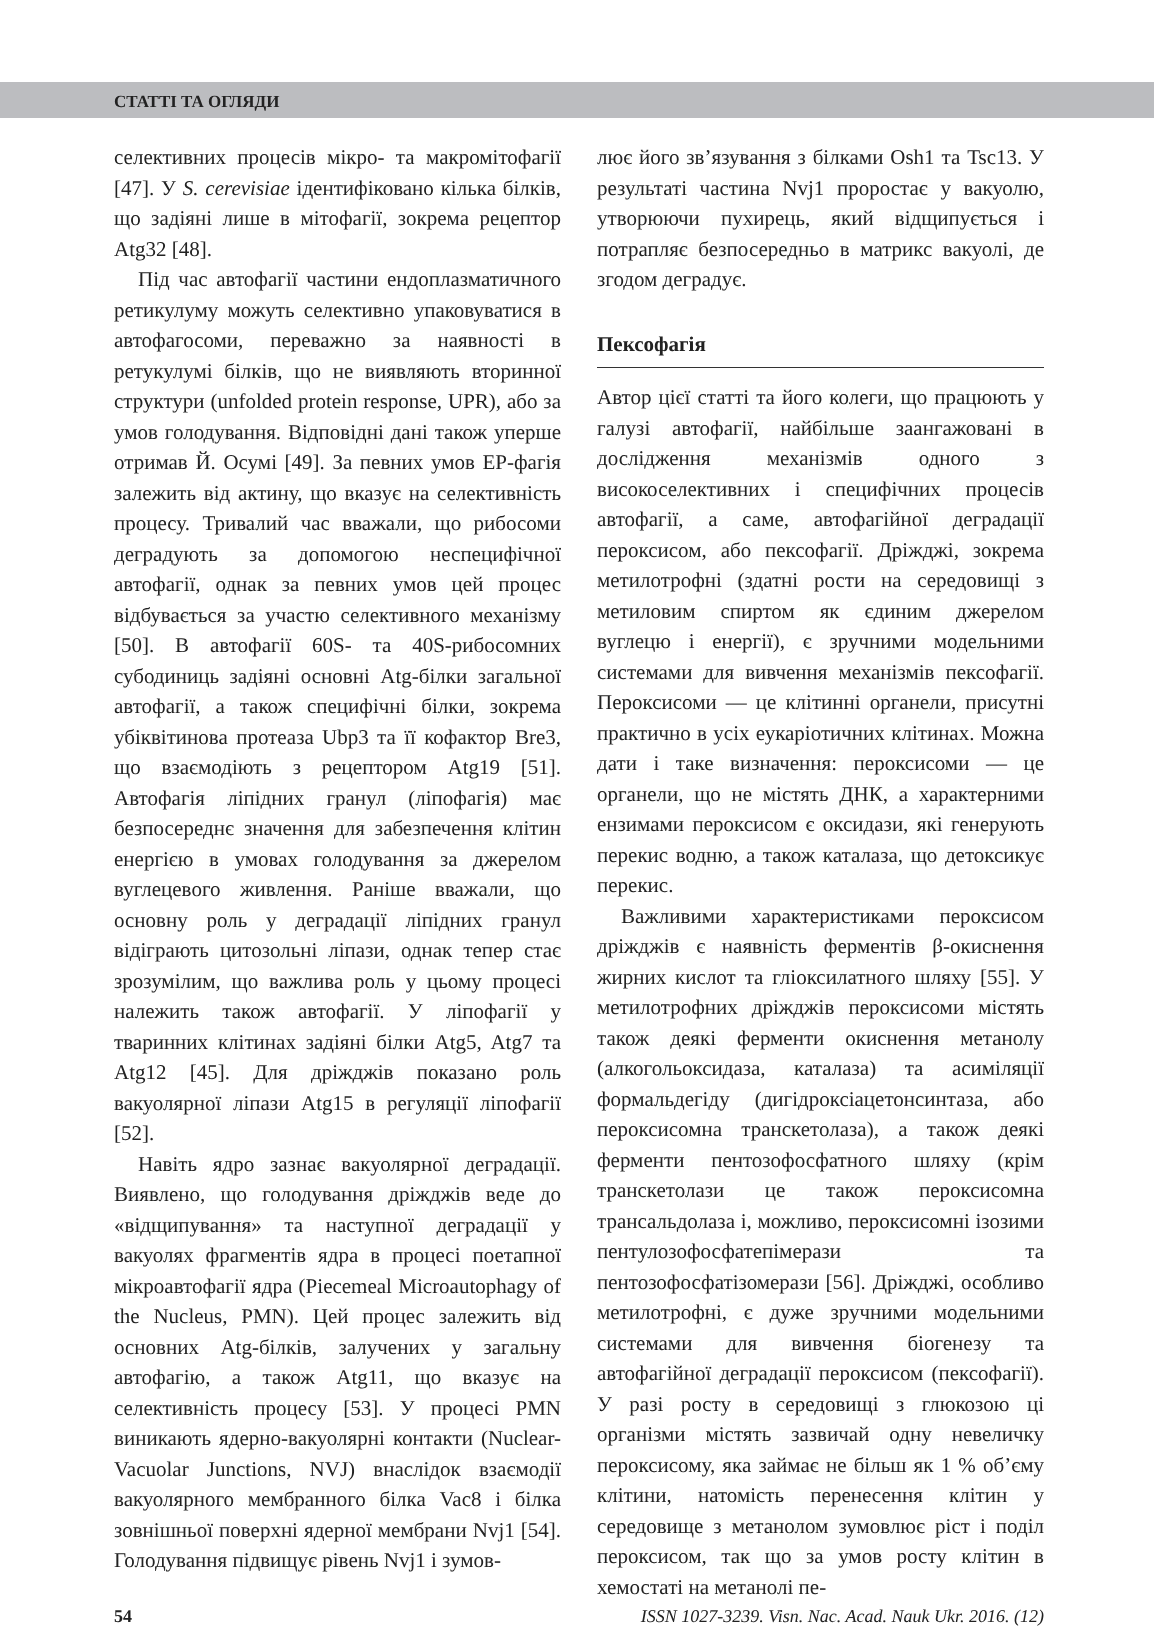СТАТТІ ТА ОГЛЯДИ
селективних процесів мікро- та макромітофагії [47]. У S. cerevisiae ідентифіковано кілька білків, що задіяні лише в мітофагії, зокрема рецептор Atg32 [48].
Під час автофагії частини ендоплазматичного ретикулуму можуть селективно упаковуватися в автофагосоми, переважно за наявності в ретукулумі білків, що не виявляють вторинної структури (unfolded protein response, UPR), або за умов голодування. Відповідні дані також уперше отримав Й. Осумі [49]. За певних умов ЕР-фагія залежить від актину, що вказує на селективність процесу. Тривалий час вважали, що рибосоми деградують за допомогою неспецифічної автофагії, однак за певних умов цей процес відбувається за участю селективного механізму [50]. В автофагії 60S- та 40S-рибосомних субодиниць задіяні основні Atg-білки загальної автофагії, а також специфічні білки, зокрема убіквітинова протеаза Ubp3 та її кофактор Bre3, що взаємодіють з рецептором Atg19 [51]. Автофагія ліпідних гранул (ліпофагія) має безпосереднє значення для забезпечення клітин енергією в умовах голодування за джерелом вуглецевого живлення. Раніше вважали, що основну роль у деградації ліпідних гранул відіграють цитозольні ліпази, однак тепер стає зрозумілим, що важлива роль у цьому процесі належить також автофагії. У ліпофагії у тваринних клітинах задіяні білки Atg5, Atg7 та Atg12 [45]. Для дріжджів показано роль вакуолярної ліпази Atg15 в регуляції ліпофагії [52].
Навіть ядро зазнає вакуолярної деградації. Виявлено, що голодування дріжджів веде до «відщипування» та наступної деградації у вакуолях фрагментів ядра в процесі поетапної мікроавтофагії ядра (Piecemeal Microautophagy of the Nucleus, PMN). Цей процес залежить від основних Atg-білків, залучених у загальну автофагію, а також Atg11, що вказує на селективність процесу [53]. У процесі PMN виникають ядерно-вакуолярні контакти (Nuclear-Vacuolar Junctions, NVJ) внаслідок взаємодії вакуолярного мембранного білка Vac8 і білка зовнішньої поверхні ядерної мембрани Nvj1 [54]. Голодування підвищує рівень Nvj1 і зумов-
лює його зв’язування з білками Osh1 та Tsc13. У результаті частина Nvj1 проростає у вакуолю, утворюючи пухирець, який відщипується і потрапляє безпосередньо в матрикс вакуолі, де згодом деградує.
Пексофагія
Автор цієї статті та його колеги, що працюють у галузі автофагії, найбільше заангажовані в дослідження механізмів одного з високоселективних і специфічних процесів автофагії, а саме, автофагійної деградації пероксисом, або пексофагії. Дріжджі, зокрема метилотрофні (здатні рости на середовищі з метиловим спиртом як єдиним джерелом вуглецю і енергії), є зручними модельними системами для вивчення механізмів пексофагії. Пероксисоми — це клітинні органели, присутні практично в усіх еукаріотичних клітинах. Можна дати і таке визначення: пероксисоми — це органели, що не містять ДНК, а характерними ензимами пероксисом є оксидази, які генерують перекис водню, а також каталаза, що детоксикує перекис.
Важливими характеристиками пероксисом дріжджів є наявність ферментів β-окиснення жирних кислот та гліоксилатного шляху [55]. У метилотрофних дріжджів пероксисоми містять також деякі ферменти окиснення метанолу (алкогольоксидаза, каталаза) та асиміляції формальдегіду (дигідроксіацетонсинтаза, або пероксисомна транскетолаза), а також деякі ферменти пентозофосфатного шляху (крім транскетолази це також пероксисомна трансальдолаза і, можливо, пероксисомні ізозими пентулозофосфатепімерази та пентозофосфатізомерази [56]. Дріжджі, особливо метилотрофні, є дуже зручними модельними системами для вивчення біогенезу та автофагійної деградації пероксисом (пексофагії). У разі росту в середовищі з глюкозою ці організми містять зазвичай одну невеличку пероксисому, яка займає не більш як 1 % об’єму клітини, натомість перенесення клітин у середовище з метанолом зумовлює ріст і поділ пероксисом, так що за умов росту клітин в хемостаті на метанолі пе-
54 ISSN 1027-3239. Visn. Nac. Acad. Nauk Ukr. 2016. (12)